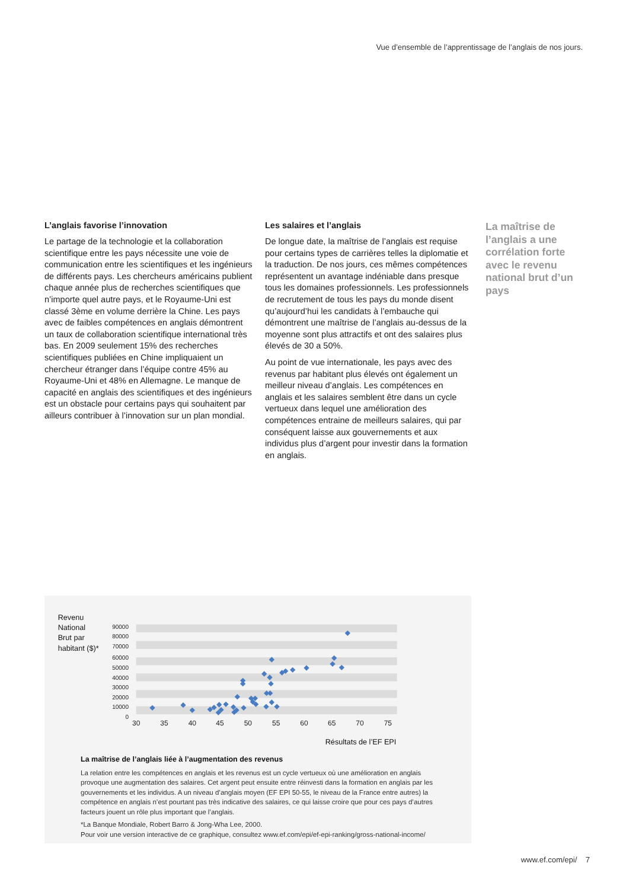Vue d’ensemble de l’apprentissage de l’anglais de nos jours.
L’anglais favorise l’innovation
Le partage de la technologie et la collaboration scientifique entre les pays nécessite une voie de communication entre les scientifiques et les ingénieurs de différents pays. Les chercheurs américains publient chaque année plus de recherches scientifiques que n’importe quel autre pays, et le Royaume-Uni est classé 3ème en volume derrière la Chine. Les pays avec de faibles compétences en anglais démontrent un taux de collaboration scientifique international très bas. En 2009 seulement 15% des recherches scientifiques publiées en Chine impliquaient un chercheur étranger dans l’équipe contre 45% au Royaume-Uni et 48% en Allemagne. Le manque de capacité en anglais des scientifiques et des ingénieurs est un obstacle pour certains pays qui souhaitent par ailleurs contribuer à l’innovation sur un plan mondial.
Les salaires et l’anglais
De longue date, la maîtrise de l’anglais est requise pour certains types de carrières telles la diplomatie et la traduction. De nos jours, ces mêmes compétences représentent un avantage indéniable dans presque tous les domaines professionnels. Les professionnels de recrutement de tous les pays du monde disent qu’aujourd’hui les candidats à l’embauche qui démontrent une maîtrise de l’anglais au-dessus de la moyenne sont plus attractifs et ont des salaires plus élevés de 30 a 50%.
Au point de vue internationale, les pays avec des revenus par habitant plus élevés ont également un meilleur niveau d’anglais. Les compétences en anglais et les salaires semblent être dans un cycle vertueux dans lequel une amélioration des compétences entraine de meilleurs salaires, qui par conséquent laisse aux gouvernements et aux individus plus d’argent pour investir dans la formation en anglais.
La maîtrise de l’anglais a une corrélation forte avec le revenu national brut d’un pays
Revenu
National
Brut par
habitant ($)*
90000
80000
70000
60000
50000
40000
30000
20000
10000
0
30
35
40
45
50
55
60
65
70
75
Résultats de l’EF EPI
La maîtrise de l’anglais liée à l’augmentation des revenus
La relation entre les compétences en anglais et les revenus est un cycle vertueux où une amélioration en anglais provoque une augmentation des salaires. Cet argent peut ensuite entre réinvesti dans la formation en anglais par les gouvernements et les individus. A un niveau d’anglais moyen (EF EPI 50-55, le niveau de la France entre autres) la compétence en anglais n’est pourtant pas très indicative des salaires, ce qui laisse croire que pour ces pays d’autres facteurs jouent un rôle plus important que l’anglais.
*La Banque Mondiale, Robert Barro & Jong-Wha Lee, 2000.
Pour voir une version interactive de ce graphique, consultez www.ef.com/epi/ef-epi-ranking/gross-national-income/
www.ef.com/epi/ 7